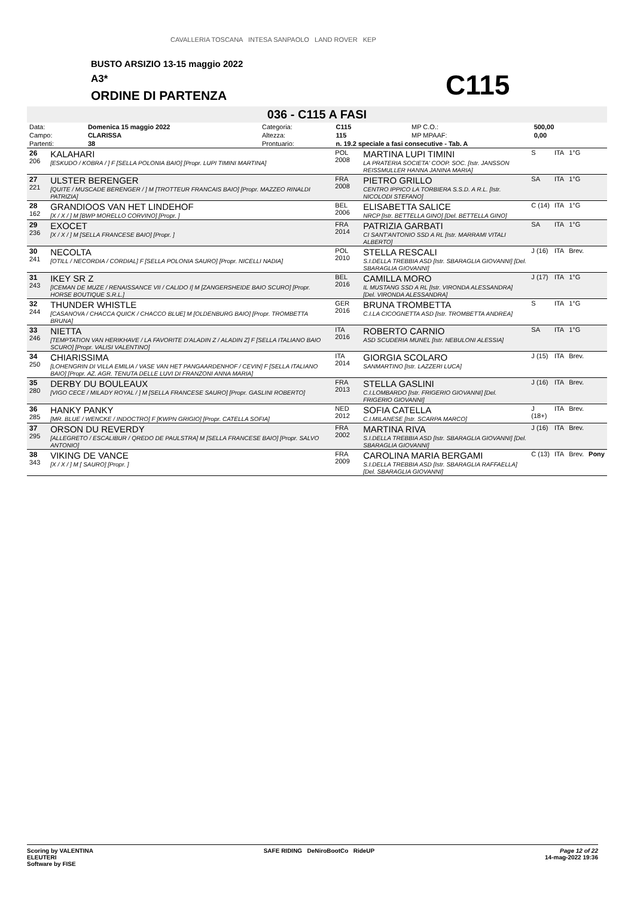CAVALLERIA TOSCANA INTESA SANPAOLO LAND ROVER KEP
BUSTO ARSIZIO 13-15 maggio 2022
A3*
ORDINE DI PARTENZA C115
036 - C115 A FASI
| Data: | Domenica 15 maggio 2022 | Categoria: | C115 | | MP C.O.: | 500,00 |
| Campo: | CLARISSA | Altezza: | 115 | | MP MPAAF: | 0,00 |
| Partenti: | 38 | Prontuario: | n. 19.2 speciale a fasi consecutive - Tab. A | | | |
| 26 206 | KALAHARI [ESKUDO / KOBRA / ] F [SELLA POLONIA BAIO] [Propr. LUPI TIMINI MARTINA] | POL 2008 | MARTINA LUPI TIMINI LA PRATERIA SOCIETA' COOP. SOC. [Istr. JANSSON REISSMULLER HANNA JANINA MARIA] | S | ITA | 1°G | |
| 27 221 | ULSTER BERENGER [QUITE / MUSCADE BERENGER / ] M [TROTTEUR FRANCAIS BAIO] [Propr. MAZZEO RINALDI PATRIZIA] | FRA 2008 | PIETRO GRILLO CENTRO IPPICO LA TORBIERA S.S.D. A R.L. [Istr. NICOLODI STEFANO] | SA | ITA | 1°G | |
| 28 162 | GRANDIOOS VAN HET LINDEHOF [X / X / ] M [BWP MORELLO CORVINO] [Propr. ] | BEL 2006 | ELISABETTA SALICE NRCP [Istr. BETTELLA GINO] [Del. BETTELLA GINO] | C (14) | ITA | 1°G | |
| 29 236 | EXOCET [X / X / ] M [SELLA FRANCESE BAIO] [Propr. ] | FRA 2014 | PATRIZIA GARBATI CI SANT'ANTONIO SSD A RL [Istr. MARRAMI VITALI ALBERTO] | SA | ITA | 1°G | |
| 30 241 | NECOLTA [OTILL / NECORDIA / CORDIAL] F [SELLA POLONIA SAURO] [Propr. NICELLI NADIA] | POL 2010 | STELLA RESCALI S.I.DELLA TREBBIA ASD [Istr. SBARAGLIA GIOVANNI] [Del. SBARAGLIA GIOVANNI] | J (16) | ITA | Brev. | |
| 31 243 | IKEY SR Z [ICEMAN DE MUZE / RENAISSANCE VII / CALIDO I] M [ZANGERSHEIDE BAIO SCURO] [Propr. HORSE BOUTIQUE S.R.L.] | BEL 2016 | CAMILLA MORO IL MUSTANG SSD A RL [Istr. VIRONDA ALESSANDRA] [Del. VIRONDA ALESSANDRA] | J (17) | ITA | 1°G | |
| 32 244 | THUNDER WHISTLE [CASANOVA / CHACCA QUICK / CHACCO BLUE] M [OLDENBURG BAIO] [Propr. TROMBETTA BRUNA] | GER 2016 | BRUNA TROMBETTA C.I.LA CICOGNETTA ASD [Istr. TROMBETTA ANDREA] | S | ITA | 1°G | |
| 33 246 | NIETTA [TEMPTATION VAN HERIKHAVE / LA FAVORITE D'ALADIN Z / ALADIN Z] F [SELLA ITALIANO BAIO SCURO] [Propr. VALISI VALENTINO] | ITA 2016 | ROBERTO CARNIO ASD SCUDERIA MUNEL [Istr. NEBULONI ALESSIA] | SA | ITA | 1°G | |
| 34 250 | CHIARISSIMA [LOHENGRIN DI VILLA EMILIA / VASE VAN HET PANGAARDENHOF / CEVIN] F [SELLA ITALIANO BAIO] [Propr. AZ. AGR. TENUTA DELLE LUVI DI FRANZONI ANNA MARIA] | ITA 2014 | GIORGIA SCOLARO SANMARTINO [Istr. LAZZERI LUCA] | J (15) | ITA | Brev. | |
| 35 280 | DERBY DU BOULEAUX [VIGO CECE / MILADY ROYAL / ] M [SELLA FRANCESE SAURO] [Propr. GASLINI ROBERTO] | FRA 2013 | STELLA GASLINI C.I.LOMBARDO [Istr. FRIGERIO GIOVANNI] [Del. FRIGERIO GIOVANNI] | J (16) | ITA | Brev. | |
| 36 285 | HANKY PANKY [MR. BLUE / WENCKE / INDOCTRO] F [KWPN GRIGIO] [Propr. CATELLA SOFIA] | NED 2012 | SOFIA CATELLA C.I.MILANESE [Istr. SCARPA MARCO] | J (18+) | ITA | Brev. | |
| 37 295 | ORSON DU REVERDY [ALLEGRETO / ESCALIBUR / QREDO DE PAULSTRA] M [SELLA FRANCESE BAIO] [Propr. SALVO ANTONIO] | FRA 2002 | MARTINA RIVA S.I.DELLA TREBBIA ASD [Istr. SBARAGLIA GIOVANNI] [Del. SBARAGLIA GIOVANNI] | J (16) | ITA | Brev. | |
| 38 343 | VIKING DE VANCE [X / X / ] M [ SAURO] [Propr. ] | FRA 2009 | CAROLINA MARIA BERGAMI S.I.DELLA TREBBIA ASD [Istr. SBARAGLIA RAFFAELLA] [Del. SBARAGLIA GIOVANNI] | C (13) | ITA | Brev. | Pony |
Scoring by VALENTINA
ELEUTERI
Software by FISE
SAFE RIDING DeNiroBootCo RideUP
Page 12 of 22
14-mag-2022 19:36